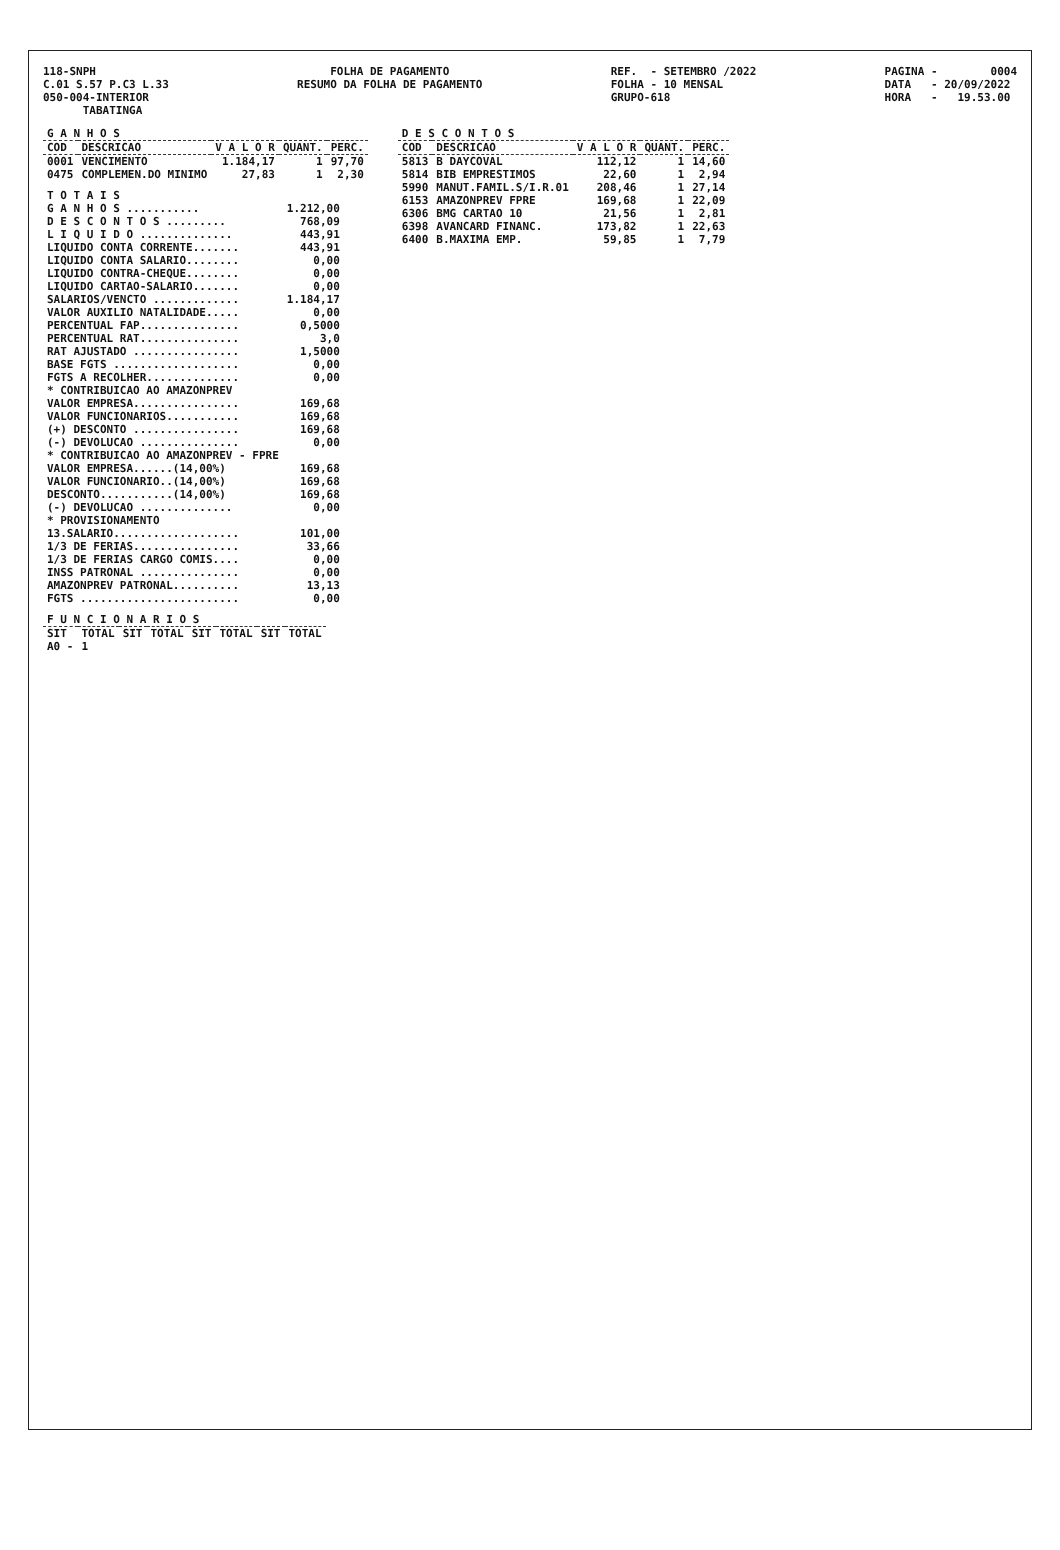118-SNPH C.01 S.57 P.C3 L.33 050-004-INTERIOR TABATINGA
FOLHA DE PAGAMENTO RESUMO DA FOLHA DE PAGAMENTO
REF. - SETEMBRO /2022 FOLHA - 10 MENSAL GRUPO-618
PAGINA - 0004 DATA - 20/09/2022 HORA - 19.53.00
| G A N H O S | | | | |
| --- | --- | --- | --- | --- |
| COD | DESCRICAO | V A L O R | QUANT. | PERC. |
| 0001 | VENCIMENTO | 1.184,17 | 1 | 97,70 |
| 0475 | COMPLEMEN.DO MINIMO | 27,83 | 1 | 2,30 |
| T O T A I S | |
| G A N H O S ........... | 1.212,00 |
| D E S C O N T O S ......... | 768,09 |
| L I Q U I D O .............. | 443,91 |
| LIQUIDO CONTA CORRENTE....... | 443,91 |
| LIQUIDO CONTA SALARIO........ | 0,00 |
| LIQUIDO CONTRA-CHEQUE........ | 0,00 |
| LIQUIDO CARTAO-SALARIO....... | 0,00 |
| SALARIOS/VENCTO ............. | 1.184,17 |
| VALOR AUXILIO NATALIDADE..... | 0,00 |
| PERCENTUAL FAP............... | 0,5000 |
| PERCENTUAL RAT............... | 3,0 |
| RAT AJUSTADO ................ | 1,5000 |
| BASE FGTS ................... | 0,00 |
| FGTS A RECOLHER.............. | 0,00 |
| * CONTRIBUICAO AO AMAZONPREV | |
| VALOR EMPRESA................ | 169,68 |
| VALOR FUNCIONARIOS........... | 169,68 |
| (+) DESCONTO ................ | 169,68 |
| (-) DEVOLUCAO ............... | 0,00 |
| * CONTRIBUICAO AO AMAZONPREV - FPRE | |
| VALOR EMPRESA......(14,00%) | 169,68 |
| VALOR FUNCIONARIO..(14,00%) | 169,68 |
| DESCONTO...........(14,00%) | 169,68 |
| (-) DEVOLUCAO .............. | 0,00 |
| * PROVISIONAMENTO | |
| 13.SALARIO................... | 101,00 |
| 1/3 DE FERIAS................ | 33,66 |
| 1/3 DE FERIAS CARGO COMIS.... | 0,00 |
| INSS PATRONAL ............... | 0,00 |
| AMAZONPREV PATRONAL.......... | 13,13 |
| FGTS ........................ | 0,00 |
| F U N C I O N A R I O S | | | | | | | |
| --- | --- | --- | --- | --- | --- | --- | --- |
| SIT | TOTAL | SIT | TOTAL | SIT | TOTAL | SIT | TOTAL |
| A0 - | 1 | | | | | | |
| D E S C O N T O S | | | | |
| --- | --- | --- | --- | --- |
| COD | DESCRICAO | V A L O R | QUANT. | PERC. |
| 5813 | B DAYCOVAL | 112,12 | 1 | 14,60 |
| 5814 | BIB EMPRESTIMOS | 22,60 | 1 | 2,94 |
| 5990 | MANUT.FAMIL.S/I.R.01 | 208,46 | 1 | 27,14 |
| 6153 | AMAZONPREV FPRE | 169,68 | 1 | 22,09 |
| 6306 | BMG CARTAO 10 | 21,56 | 1 | 2,81 |
| 6398 | AVANCARD FINANC. | 173,82 | 1 | 22,63 |
| 6400 | B.MAXIMA EMP. | 59,85 | 1 | 7,79 |